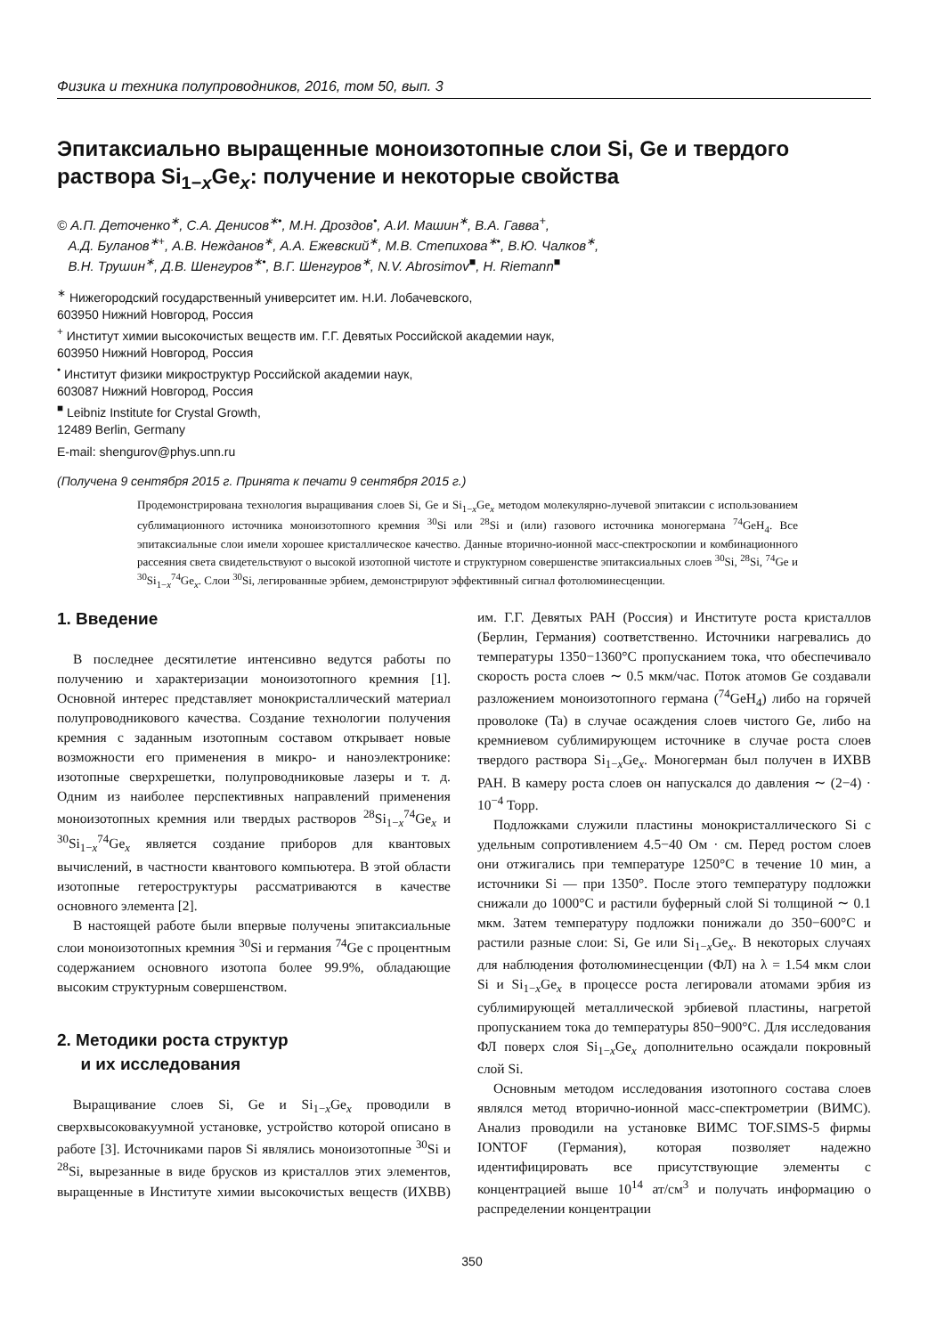Физика и техника полупроводников, 2016, том 50, вып. 3
Эпитаксиально выращенные моноизотопные слои Si, Ge и твердого раствора Si<sub>1−x</sub>Ge<sub>x</sub>: получение и некоторые свойства
© А.П. Деточенко<sup>∗</sup>, С.А. Денисов<sup>∗•</sup>, М.Н. Дроздов<sup>•</sup>, А.И. Машин<sup>∗</sup>, В.А. Гавва<sup>+</sup>,
А.Д. Буланов<sup>∗+</sup>, А.В. Нежданов<sup>∗</sup>, А.А. Ежевский<sup>∗</sup>, М.В. Степихова<sup>∗•</sup>, В.Ю. Чалков<sup>∗</sup>,
В.Н. Трушин<sup>∗</sup>, Д.В. Шенгуров<sup>∗•</sup>, В.Г. Шенгуров<sup>∗</sup>, N.V. Abrosimov<sup>■</sup>, H. Riemann<sup>■</sup>
<sup>∗</sup> Нижегородский государственный университет им. Н.И. Лобачевского,
603950 Нижний Новгород, Россия
<sup>+</sup> Институт химии высокочистых веществ им. Г.Г. Девятых Российской академии наук,
603950 Нижний Новгород, Россия
<sup>•</sup> Институт физики микроструктур Российской академии наук,
603087 Нижний Новгород, Россия
<sup>■</sup> Leibniz Institute for Crystal Growth,
12489 Berlin, Germany
E-mail: shengurov@phys.unn.ru
(Получена 9 сентября 2015 г. Принята к печати 9 сентября 2015 г.)
Продемонстрирована технология выращивания слоев Si, Ge и Si<sub>1−x</sub>Ge<sub>x</sub> методом молекулярно-лучевой эпитаксии с использованием сублимационного источника моноизотопного кремния <sup>30</sup>Si или <sup>28</sup>Si и (или) газового источника моногермана <sup>74</sup>GeH<sub>4</sub>. Все эпитаксиальные слои имели хорошее кристаллическое качество. Данные вторично-ионной масс-спектроскопии и комбинационного рассеяния света свидетельствуют о высокой изотопной чистоте и структурном совершенстве эпитаксиальных слоев <sup>30</sup>Si, <sup>28</sup>Si, <sup>74</sup>Ge и <sup>30</sup>Si<sub>1−x</sub><sup>74</sup>Ge<sub>x</sub>. Слои <sup>30</sup>Si, легированные эрбием, демонстрируют эффективный сигнал фотолюминесценции.
1. Введение
В последнее десятилетие интенсивно ведутся работы по получению и характеризации моноизотопного кремния [1]. Основной интерес представляет монокристаллический материал полупроводникового качества. Создание технологии получения кремния с заданным изотопным составом открывает новые возможности его применения в микро- и наноэлектронике: изотопные сверхрешетки, полупроводниковые лазеры и т. д. Одним из наиболее перспективных направлений применения моноизотопных кремния или твердых растворов <sup>28</sup>Si<sub>1−x</sub><sup>74</sup>Ge<sub>x</sub> и <sup>30</sup>Si<sub>1−x</sub><sup>74</sup>Ge<sub>x</sub> является создание приборов для квантовых вычислений, в частности квантового компьютера. В этой области изотопные гетероструктуры рассматриваются в качестве основного элемента [2].
В настоящей работе были впервые получены эпитаксиальные слои моноизотопных кремния <sup>30</sup>Si и германия <sup>74</sup>Ge с процентным содержанием основного изотопа более 99.9%, обладающие высоким структурным совершенством.
2. Методики роста структур
и их исследования
Выращивание слоев Si, Ge и Si<sub>1−x</sub>Ge<sub>x</sub> проводили в сверхвысоковакуумной установке, устройство которой описано в работе [3]. Источниками паров Si являлись моноизотопные <sup>30</sup>Si и <sup>28</sup>Si, вырезанные в виде брусков из кристаллов этих элементов, выращенные в Институте химии высокочистых веществ (ИХВВ) им. Г.Г. Девятых РАН (Россия) и Институте роста кристаллов (Берлин, Германия) соответственно. Источники нагревались до температуры 1350−1360°C пропусканием тока, что обеспечивало скорость роста слоев ∼ 0.5 мкм/час. Поток атомов Ge создавали разложением моноизотопного германа (<sup>74</sup>GeH<sub>4</sub>) либо на горячей проволоке (Ta) в случае осаждения слоев чистого Ge, либо на кремниевом сублимирующем источнике в случае роста слоев твердого раствора Si<sub>1−x</sub>Ge<sub>x</sub>. Моногерман был получен в ИХВВ РАН. В камеру роста слоев он напускался до давления ∼ (2−4) · 10<sup>−4</sup> Торр.
Подложками служили пластины монокристаллического Si с удельным сопротивлением 4.5−40 Ом · см. Перед ростом слоев они отжигались при температуре 1250°C в течение 10 мин, а источники Si — при 1350°. После этого температуру подложки снижали до 1000°C и растили буферный слой Si толщиной ∼ 0.1 мкм. Затем температуру подложки понижали до 350−600°C и растили разные слои: Si, Ge или Si<sub>1−x</sub>Ge<sub>x</sub>. В некоторых случаях для наблюдения фотолюминесценции (ФЛ) на λ = 1.54 мкм слои Si и Si<sub>1−x</sub>Ge<sub>x</sub> в процессе роста легировали атомами эрбия из сублимирующей металлической эрбиевой пластины, нагретой пропусканием тока до температуры 850−900°C. Для исследования ФЛ поверх слоя Si<sub>1−x</sub>Ge<sub>x</sub> дополнительно осаждали покровный слой Si.
Основным методом исследования изотопного состава слоев являлся метод вторично-ионной масс-спектрометрии (ВИМС). Анализ проводили на установке ВИМС TOF.SIMS-5 фирмы IONTOF (Германия), которая позволяет надежно идентифицировать все присутствующие элементы с концентрацией выше 10<sup>14</sup> ат/см<sup>3</sup> и получать информацию о распределении концентрации
350